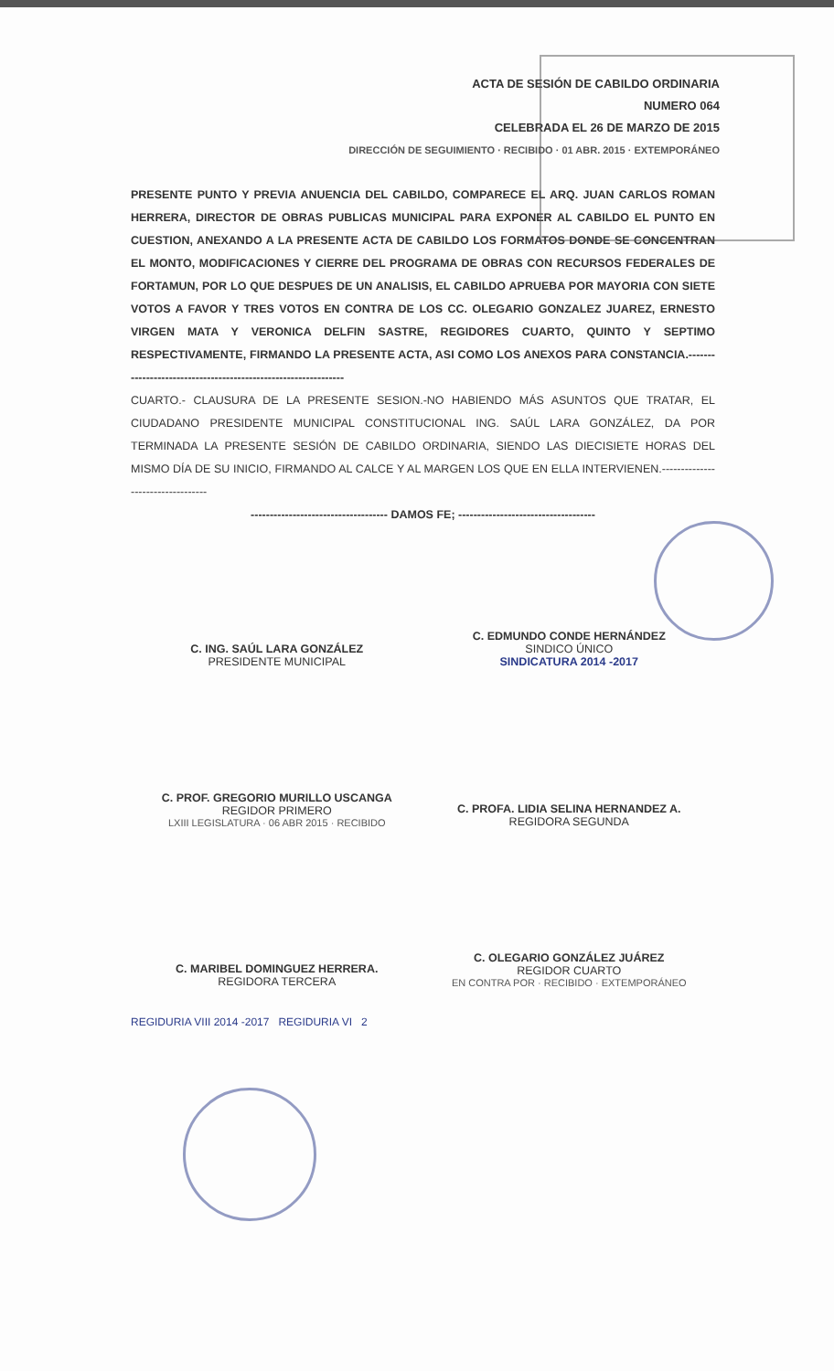ACTA DE SESIÓN DE CABILDO ORDINARIA
NUMERO 064
CELEBRADA EL 26 DE MARZO DE 2015
DIRECCIÓN DE SEGUIMIENTO · RECIBIDO · 01 ABR. 2015 · EXTEMPORÁNEO
PRESENTE PUNTO Y PREVIA ANUENCIA DEL CABILDO, COMPARECE EL ARQ. JUAN CARLOS ROMAN HERRERA, DIRECTOR DE OBRAS PUBLICAS MUNICIPAL PARA EXPONER AL CABILDO EL PUNTO EN CUESTION, ANEXANDO A LA PRESENTE ACTA DE CABILDO LOS FORMATOS DONDE SE CONCENTRAN EL MONTO, MODIFICACIONES Y CIERRE DEL PROGRAMA DE OBRAS CON RECURSOS FEDERALES DE FORTAMUN, POR LO QUE DESPUES DE UN ANALISIS, EL CABILDO APRUEBA POR MAYORIA CON SIETE VOTOS A FAVOR Y TRES VOTOS EN CONTRA DE LOS CC. OLEGARIO GONZALEZ JUAREZ, ERNESTO VIRGEN MATA Y VERONICA DELFIN SASTRE, REGIDORES CUARTO, QUINTO Y SEPTIMO RESPECTIVAMENTE, FIRMANDO LA PRESENTE ACTA, ASI COMO LOS ANEXOS PARA CONSTANCIA.---------------------------------------------------------------
CUARTO.- CLAUSURA DE LA PRESENTE SESION.-NO HABIENDO MÁS ASUNTOS QUE TRATAR, EL CIUDADANO PRESIDENTE MUNICIPAL CONSTITUCIONAL ING. SAÚL LARA GONZÁLEZ, DA POR TERMINADA LA PRESENTE SESIÓN DE CABILDO ORDINARIA, SIENDO LAS DIECISIETE HORAS DEL MISMO DÍA DE SU INICIO, FIRMANDO AL CALCE Y AL MARGEN LOS QUE EN ELLA INTERVIENEN.----------------------------------
------------------------------------ DAMOS FE; ------------------------------------
C. ING. SAÚL LARA GONZÁLEZ
PRESIDENTE MUNICIPAL
C. EDMUNDO CONDE HERNÁNDEZ
SINDICO ÚNICO
SINDICATURA 2014 -2017
C. PROF. GREGORIO MURILLO USCANGA
REGIDOR PRIMERO
LXIII LEGISLATURA · 06 ABR 2015 · RECIBIDO
C. PROFA. LIDIA SELINA HERNANDEZ A.
REGIDORA SEGUNDA
C. MARIBEL DOMINGUEZ HERRERA.
REGIDORA TERCERA
C. OLEGARIO GONZÁLEZ JUÁREZ
REGIDOR CUARTO
EN CONTRA POR · RECIBIDO · EXTEMPORÁNEO
REGIDURIA VIII 2014 -2017 REGIDURIA VI 2